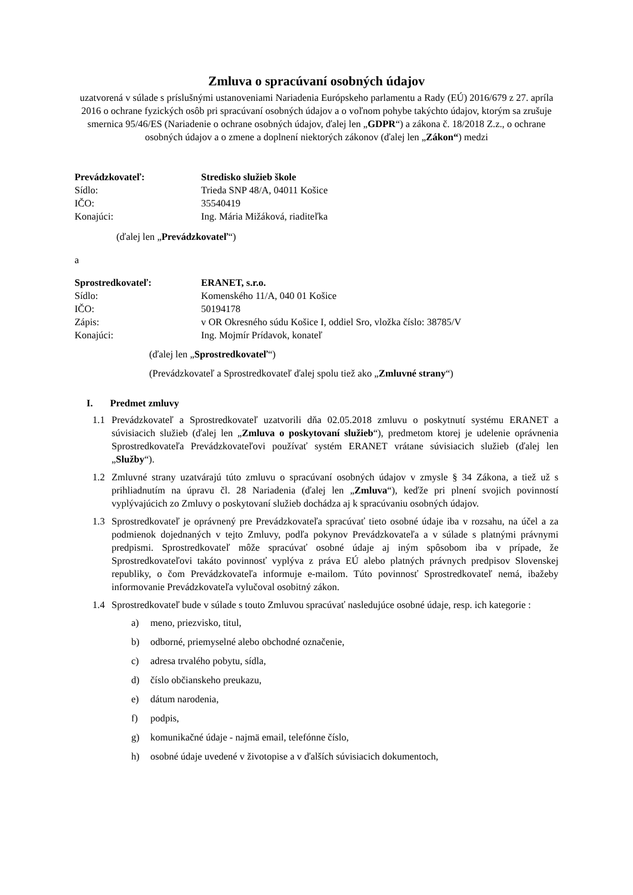Zmluva o spracúvaní osobných údajov
uzatvorená v súlade s príslušnými ustanoveniami Nariadenia Európskeho parlamentu a Rady (EÚ) 2016/679 z 27. apríla 2016 o ochrane fyzických osôb pri spracúvaní osobných údajov a o voľnom pohybe takýchto údajov, ktorým sa zrušuje smernica 95/46/ES (Nariadenie o ochrane osobných údajov, ďalej len „GDPR“) a zákona č. 18/2018 Z.z., o ochrane osobných údajov a o zmene a doplnení niektorých zákonov (ďalej len „Zákon“) medzi
Prevádzkovateľ: Stredisko služieb škole Sídlo: Trieda SNP 48/A, 04011 Košice IČO: 35540419 Konajúci: Ing. Mária Mižáková, riaditeľka
(ďalej len „Prevádzkovateľ“)
a
Sprostredkovateľ: ERANET, s.r.o. Sídlo: Komenského 11/A, 040 01 Košice IČO: 50194178 Zápis: v OR Okresného súdu Košice I, oddiel Sro, vložka číslo: 38785/V Konajúci: Ing. Mojmír Prídavok, konateľ
(ďalej len „Sprostredkovateľ“)
(Prevádzkovateľ a Sprostredkovateľ ďalej spolu tiež ako „Zmluvné strany“)
I. Predmet zmluvy
1.1 Prevádzkovateľ a Sprostredkovateľ uzatvorili dňa 02.05.2018 zmluvu o poskytnutí systému ERANET a súvisiacich služieb (ďalej len „Zmluva o poskytovaní služieb“), predmetom ktorej je udelenie oprávnenia Sprostredkovateľa Prevádzkovateľovi používať systém ERANET vrátane súvisiacich služieb (ďalej len „Služby“).
1.2 Zmluvné strany uzatvárajú túto zmluvu o spracúvaní osobných údajov v zmysle § 34 Zákona, a tiež už s prihliadnutím na úpravu čl. 28 Nariadenia (ďalej len „Zmluva“), keďže pri plnení svojich povinností vyplývajúcich zo Zmluvy o poskytovaní služieb dochádza aj k spracúvaniu osobných údajov.
1.3 Sprostredkovateľ je oprávnený pre Prevádzkovateľa spracúvať tieto osobné údaje iba v rozsahu, na účel a za podmienok dojednaných v tejto Zmluvy, podľa pokynov Prevádzkovateľa a v súlade s platnými právnymi predpismi. Sprostredkovateľ môže spracúvať osobné údaje aj iným spôsobom iba v prípade, že Sprostredkovateľovi takáto povinnosť vyplýva z práva EÚ alebo platných právnych predpisov Slovenskej republiky, o čom Prevádzkovateľa informuje e-mailom. Túto povinnosť Sprostredkovateľ nemá, ibažeby informovanie Prevádzkovateľa vylučoval osobitný zákon.
1.4 Sprostredkovateľ bude v súlade s touto Zmluvou spracúvať nasledujúce osobné údaje, resp. ich kategorie :
a) meno, priezvisko, titul,
b) odborné, priemyselné alebo obchodné označenie,
c) adresa trvalého pobytu, sídla,
d) číslo občianskeho preukazu,
e) dátum narodenia,
f) podpis,
g) komunikačné údaje - najmä email, telefónne číslo,
h) osobné údaje uvedené v životopise a v ďalších súvisiacich dokumentoch,